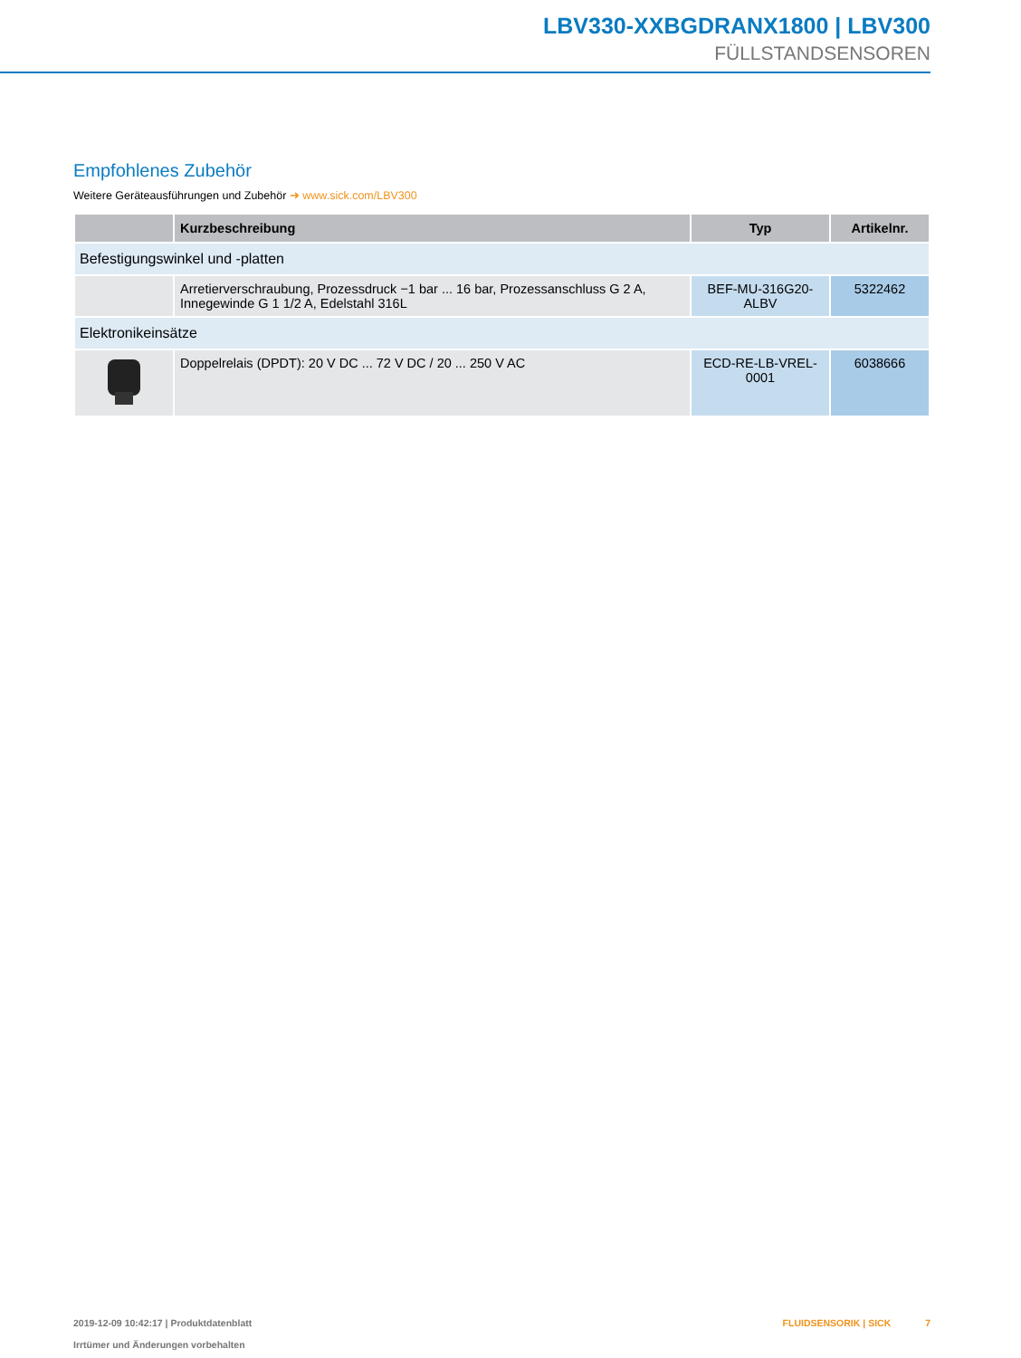LBV330-XXBGDRANX1800 | LBV300
FÜLLSTANDSENSOREN
Empfohlenes Zubehör
Weitere Geräteausführungen und Zubehör ➜ www.sick.com/LBV300
| | Kurzbeschreibung | Typ | Artikelnr. |
| --- | --- | --- | --- |
| Befestigungswinkel und -platten | | | |
| | Arretierverschraubung, Prozessdruck −1 bar ... 16 bar, Prozessanschluss G 2 A, Innege­winde G 1 1/2 A, Edelstahl 316L | BEF-MU-316G20-ALBV | 5322462 |
| Elektronikeinsätze | | | |
| | Doppelrelais (DPDT): 20 V DC ... 72 V DC / 20 ... 250 V AC | ECD-RE-LB-VREL-0001 | 6038666 |
2019-12-09 10:42:17 | Produktdatenblatt
Irrtümer und Änderungen vorbehalten
FLUIDSENSORIK | SICK 7